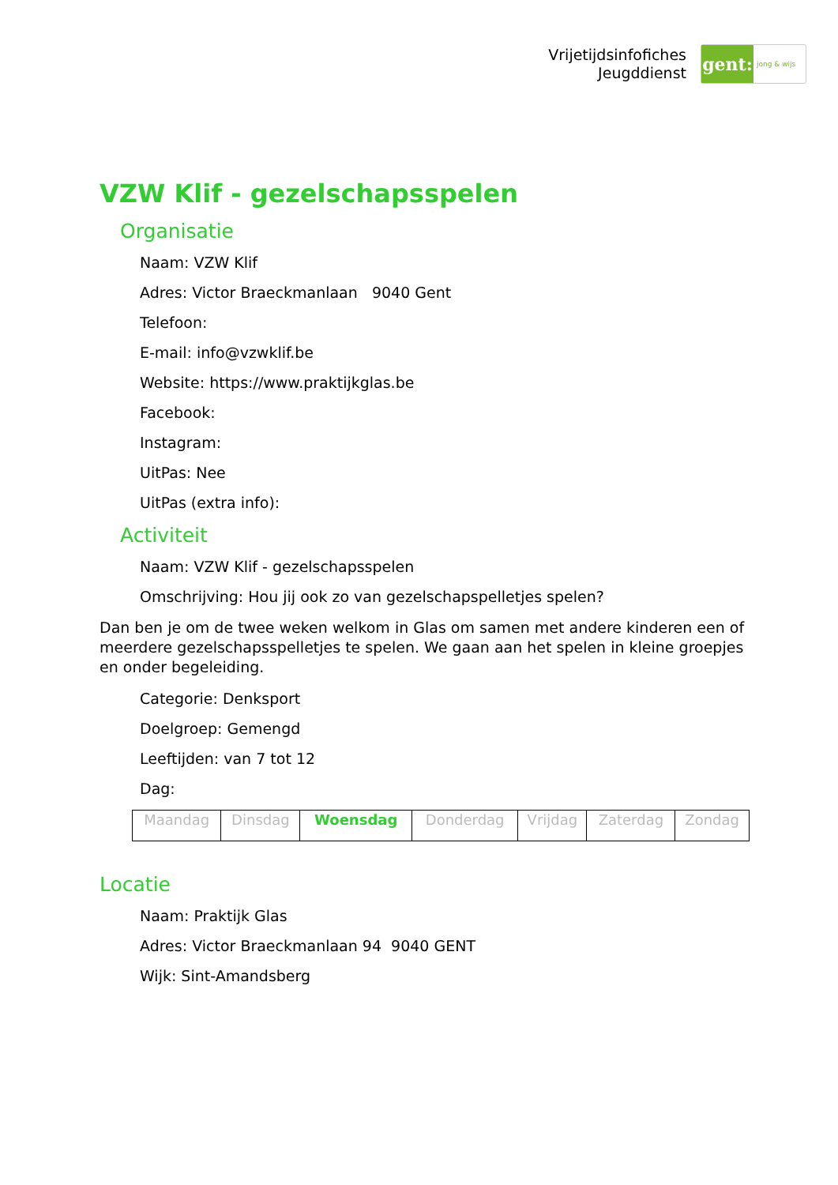Vrijetijdsinfofiches
Jeugddienst
gent:
jong & wijs
VZW Klif - gezelschapsspelen
Organisatie
Naam: VZW Klif
Adres: Victor Braeckmanlaan 9040 Gent
Telefoon:
E-mail: info@vzwklif.be
Website: https://www.praktijkglas.be
Facebook:
Instagram:
UitPas: Nee
UitPas (extra info):
Activiteit
Naam: VZW Klif - gezelschapsspelen
Omschrijving: Hou jij ook zo van gezelschapspelletjes spelen?
Dan ben je om de twee weken welkom in Glas om samen met andere kinderen een of meerdere gezelschapsspelletjes te spelen. We gaan aan het spelen in kleine groepjes en onder begeleiding.
Categorie: Denksport
Doelgroep: Gemengd
Leeftijden: van 7 tot 12
Dag:
| Maandag | Dinsdag | Woensdag | Donderdag | Vrijdag | Zaterdag | Zondag |
Locatie
Naam: Praktijk Glas
Adres: Victor Braeckmanlaan 94 9040 GENT
Wijk: Sint-Amandsberg